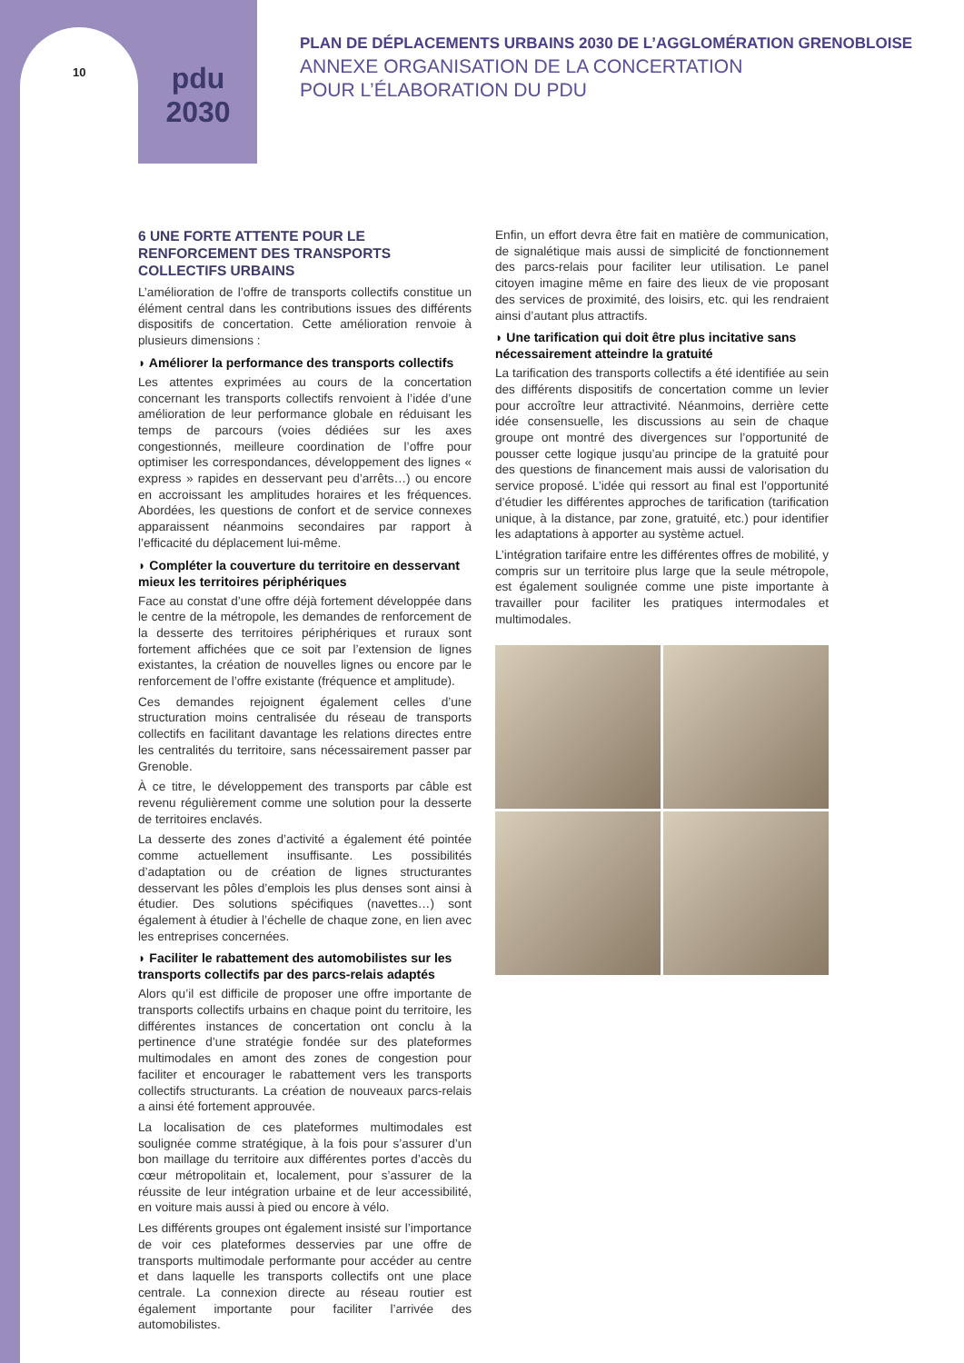pdu
2030
10
PLAN DE DÉPLACEMENTS URBAINS 2030 DE L’AGGLOMÉRATION GRENOBLOISE
ANNEXE ORGANISATION DE LA CONCERTATION
POUR L’ÉLABORATION DU PDU
6 UNE FORTE ATTENTE POUR LE RENFORCEMENT DES TRANSPORTS COLLECTIFS URBAINS
L’amélioration de l’offre de transports collectifs constitue un élément central dans les contributions issues des différents dispositifs de concertation. Cette amélioration renvoie à plusieurs dimensions :
◗ Améliorer la performance des transports collectifs
Les attentes exprimées au cours de la concertation concernant les transports collectifs renvoient à l’idée d’une amélioration de leur performance globale en réduisant les temps de parcours (voies dédiées sur les axes congestionnés, meilleure coordination de l’offre pour optimiser les correspondances, développement des lignes « express » rapides en desservant peu d’arrêts…) ou encore en accroissant les amplitudes horaires et les fréquences. Abordées, les questions de confort et de service connexes apparaissent néanmoins secondaires par rapport à l’efficacité du déplacement lui-même.
◗ Compléter la couverture du territoire en desservant mieux les territoires périphériques
Face au constat d’une offre déjà fortement développée dans le centre de la métropole, les demandes de renforcement de la desserte des territoires périphériques et ruraux sont fortement affichées que ce soit par l’extension de lignes existantes, la création de nouvelles lignes ou encore par le renforcement de l’offre existante (fréquence et amplitude).
Ces demandes rejoignent également celles d’une structuration moins centralisée du réseau de transports collectifs en facilitant davantage les relations directes entre les centralités du territoire, sans nécessairement passer par Grenoble.
À ce titre, le développement des transports par câble est revenu régulièrement comme une solution pour la desserte de territoires enclavés.
La desserte des zones d’activité a également été pointée comme actuellement insuffisante. Les possibilités d’adaptation ou de création de lignes structurantes desservant les pôles d’emplois les plus denses sont ainsi à étudier. Des solutions spécifiques (navettes…) sont également à étudier à l’échelle de chaque zone, en lien avec les entreprises concernées.
◗ Faciliter le rabattement des automobilistes sur les transports collectifs par des parcs-relais adaptés
Alors qu’il est difficile de proposer une offre importante de transports collectifs urbains en chaque point du territoire, les différentes instances de concertation ont conclu à la pertinence d’une stratégie fondée sur des plateformes multimodales en amont des zones de congestion pour faciliter et encourager le rabattement vers les transports collectifs structurants. La création de nouveaux parcs-relais a ainsi été fortement approuvée.
La localisation de ces plateformes multimodales est soulignée comme stratégique, à la fois pour s’assurer d’un bon maillage du territoire aux différentes portes d’accès du cœur métropolitain et, localement, pour s’assurer de la réussite de leur intégration urbaine et de leur accessibilité, en voiture mais aussi à pied ou encore à vélo.
Les différents groupes ont également insisté sur l’importance de voir ces plateformes desservies par une offre de transports multimodale performante pour accéder au centre et dans laquelle les transports collectifs ont une place centrale. La connexion directe au réseau routier est également importante pour faciliter l’arrivée des automobilistes.
Enfin, un effort devra être fait en matière de communication, de signalétique mais aussi de simplicité de fonctionnement des parcs-relais pour faciliter leur utilisation. Le panel citoyen imagine même en faire des lieux de vie proposant des services de proximité, des loisirs, etc. qui les rendraient ainsi d’autant plus attractifs.
◗ Une tarification qui doit être plus incitative sans nécessairement atteindre la gratuité
La tarification des transports collectifs a été identifiée au sein des différents dispositifs de concertation comme un levier pour accroître leur attractivité. Néanmoins, derrière cette idée consensuelle, les discussions au sein de chaque groupe ont montré des divergences sur l’opportunité de pousser cette logique jusqu’au principe de la gratuité pour des questions de financement mais aussi de valorisation du service proposé. L’idée qui ressort au final est l’opportunité d’étudier les différentes approches de tarification (tarification unique, à la distance, par zone, gratuité, etc.) pour identifier les adaptations à apporter au système actuel.
L’intégration tarifaire entre les différentes offres de mobilité, y compris sur un territoire plus large que la seule métropole, est également soulignée comme une piste importante à travailler pour faciliter les pratiques intermodales et multimodales.